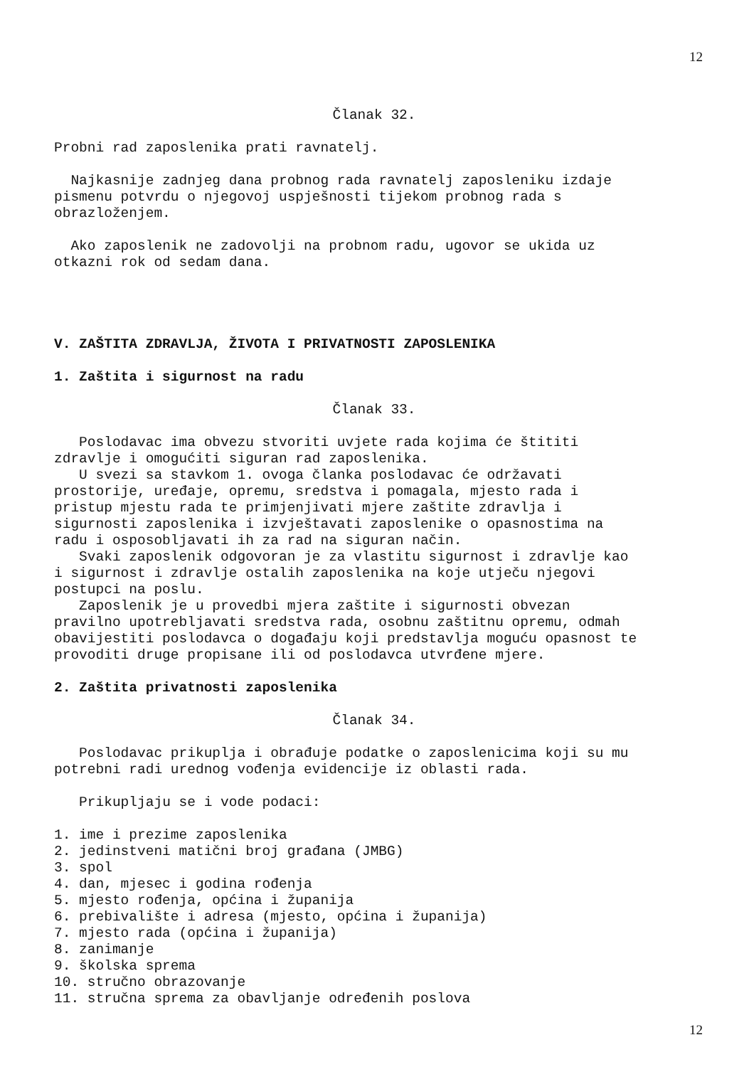12
Članak 32.
Probni rad zaposlenika prati ravnatelj.
Najkasnije zadnjeg dana probnog rada ravnatelj zaposleniku izdaje pismenu potvrdu o njegovoj uspješnosti tijekom probnog rada s obrazloženjem.
Ako zaposlenik ne zadovolji na probnom radu, ugovor se ukida uz otkazni rok od sedam dana.
V. ZAŠTITA ZDRAVLJA, ŽIVOTA I PRIVATNOSTI ZAPOSLENIKA
1. Zaštita i sigurnost na radu
Članak 33.
Poslodavac ima obvezu stvoriti uvjete rada kojima će štititi zdravlje i omogućiti siguran rad zaposlenika. U svezi sa stavkom 1. ovoga članka poslodavac će održavati prostorije, uređaje, opremu, sredstva i pomagala, mjesto rada i pristup mjestu rada te primjenjivati mjere zaštite zdravlja i sigurnosti zaposlenika i izvještavati zaposlenike o opasnostima na radu i osposobljavati ih za rad na siguran način. Svaki zaposlenik odgovoran je za vlastitu sigurnost i zdravlje kao i sigurnost i zdravlje ostalih zaposlenika na koje utječu njegovi postupci na poslu. Zaposlenik je u provedbi mjera zaštite i sigurnosti obvezan pravilno upotrebljavati sredstva rada, osobnu zaštitnu opremu, odmah obavijestiti poslodavca o događaju koji predstavlja moguću opasnost te provoditi druge propisane ili od poslodavca utvrđene mjere.
2. Zaštita privatnosti zaposlenika
Članak 34.
Poslodavac prikuplja i obrađuje podatke o zaposlenicima koji su mu potrebni radi urednog vođenja evidencije iz oblasti rada.
Prikupljaju se i vode podaci:
1. ime i prezime zaposlenika 2. jedinstveni matični broj građana (JMBG) 3. spol 4. dan, mjesec i godina rođenja 5. mjesto rođenja, općina i županija 6. prebivalište i adresa (mjesto, općina i županija) 7. mjesto rada (općina i županija) 8. zanimanje 9. školska sprema 10. stručno obrazovanje 11. stručna sprema za obavljanje određenih poslova
12